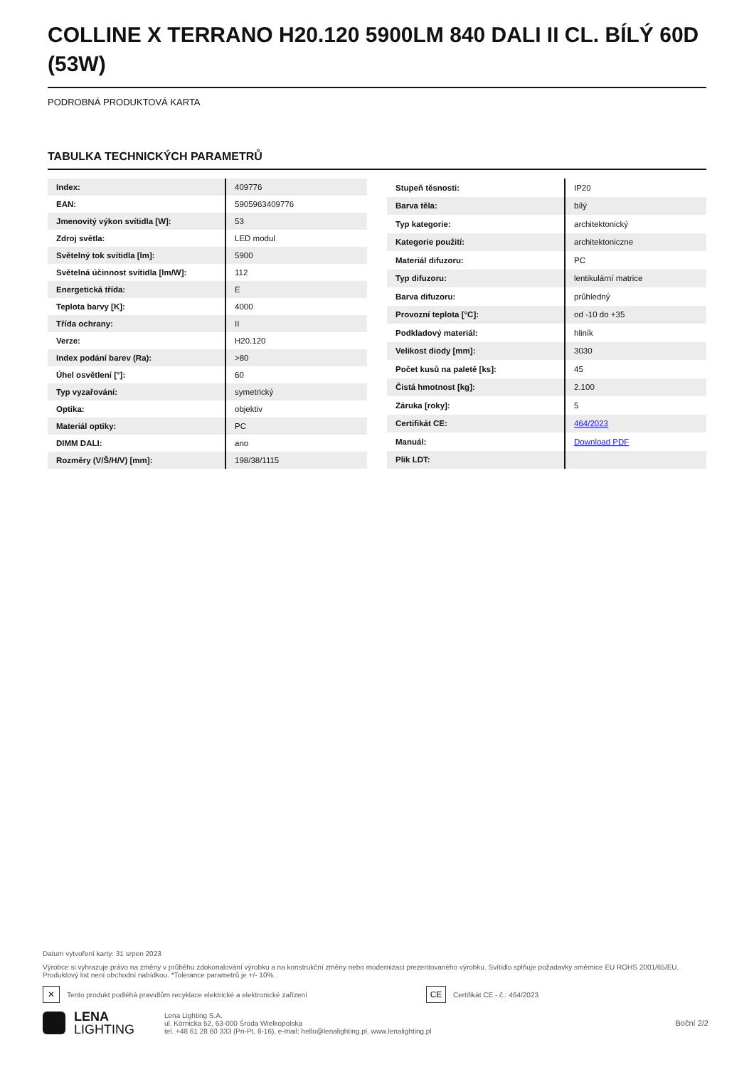COLLINE X TERRANO H20.120 5900LM 840 DALI II CL. BÍLÝ 60D (53W)
PODROBNÁ PRODUKTOVÁ KARTA
TABULKA TECHNICKÝCH PARAMETRŮ
| Index: | 409776 |
| EAN: | 5905963409776 |
| Jmenovitý výkon svítidla [W]: | 53 |
| Zdroj světla: | LED modul |
| Světelný tok svítidla [lm]: | 5900 |
| Světelná účinnost svítidla [lm/W]: | 112 |
| Energetická třída: | E |
| Teplota barvy [K]: | 4000 |
| Třída ochrany: | II |
| Verze: | H20.120 |
| Index podání barev (Ra): | >80 |
| Úhel osvětlení [°]: | 60 |
| Typ vyzařování: | symetrický |
| Optika: | objektiv |
| Materiál optiky: | PC |
| DIMM DALI: | ano |
| Rozměry (V/Š/H/V) [mm]: | 198/38/1115 |
| Stupeň těsnosti: | IP20 |
| Barva těla: | bílý |
| Typ kategorie: | architektonický |
| Kategorie použití: | architektoniczne |
| Materiál difuzoru: | PC |
| Typ difuzoru: | lentikulární matrice |
| Barva difuzoru: | průhledný |
| Provozní teplota [°C]: | od -10 do +35 |
| Podkladový materiál: | hliník |
| Velikost diody [mm]: | 3030 |
| Počet kusů na paletě [ks]: | 45 |
| Čistá hmotnost [kg]: | 2.100 |
| Záruka [roky]: | 5 |
| Certifikát CE: | 464/2023 |
| Manuál: | Download PDF |
| Plik LDT: | |
Datum vytvoření karty: 31 srpen 2023
Výrobce si vyhrazuje právo na změny v průběhu zdokonalování výrobku a na konstrukční změny nebo modernizaci prezentovaného výrobku. Svítidlo splňuje požadavky směrnice EU ROHS 2001/65/EU. Produktový list není obchodní nabídkou. *Tolerance parametrů je +/- 10%.
✕
Tento produkt podléhá pravidlům recyklace elektrické a elektronické zařízení
CE
Certifikát CE - č.: 464/2023
LENA
LIGHTING
Lena Lighting S.A.
ul. Kórnicka 52, 63-000 Środa Wielkopolska
tel. +48 61 28 60 333 (Pn-Pt, 8-16), e-mail: hello@lenalighting.pl, www.lenalighting.pl
Boční 2/2